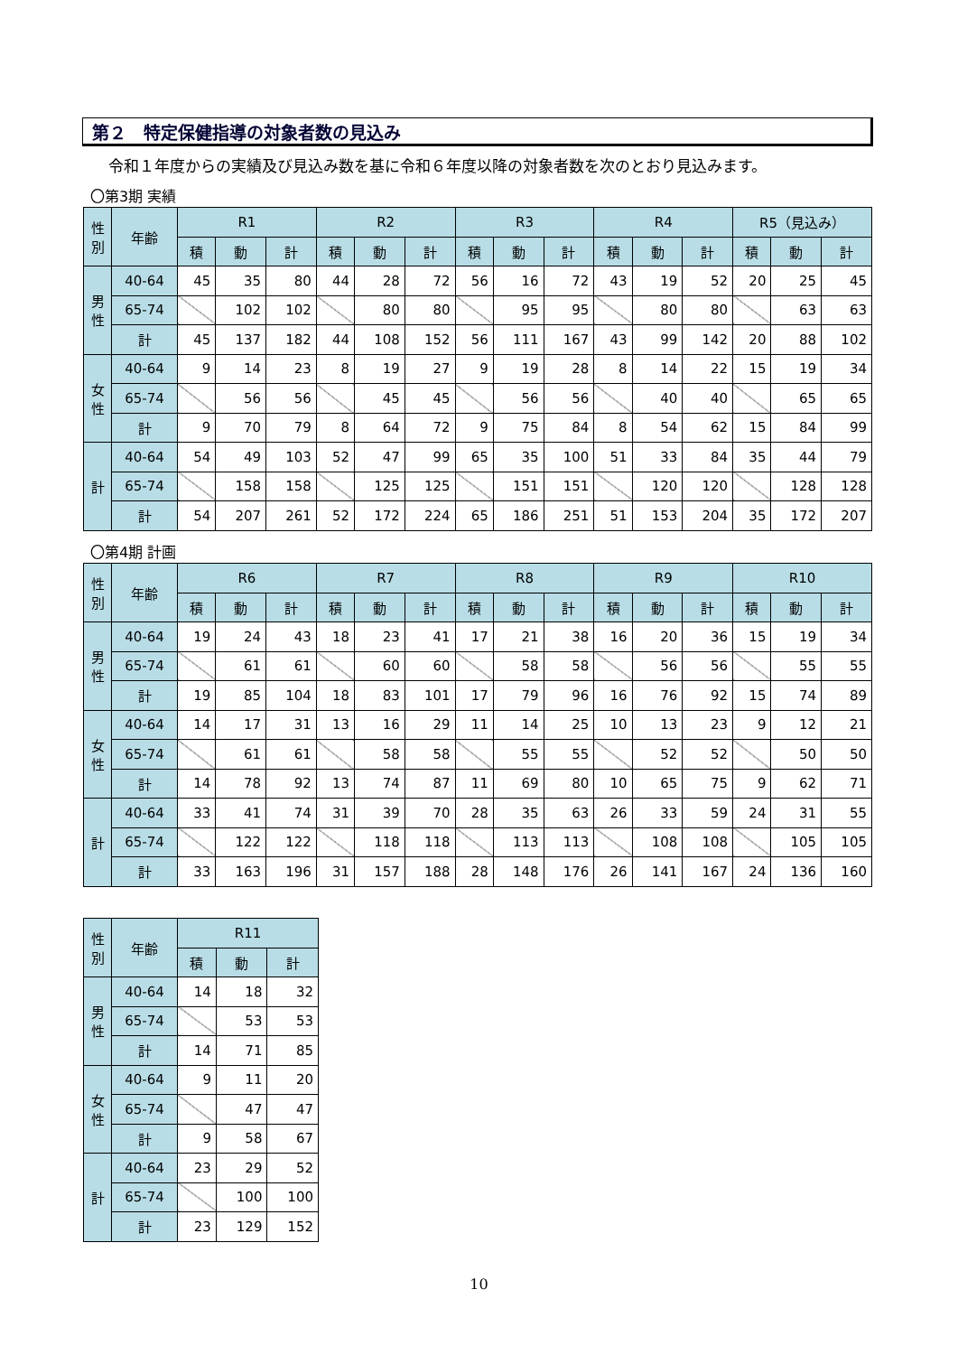第２　特定保健指導の対象者数の見込み
令和１年度からの実績及び見込み数を基に令和６年度以降の対象者数を次のとおり見込みます。
〇第3期 実績
| 性別 | 年齢 | R1 | | | R2 | | | R3 | | | R4 | | | R5（見込み） | | |
| --- | --- | --- | --- | --- | --- | --- | --- | --- | --- | --- | --- | --- | --- | --- | --- | --- |
| | | 積 | 動 | 計 | 積 | 動 | 計 | 積 | 動 | 計 | 積 | 動 | 計 | 積 | 動 | 計 |
| 男性 | 40-64 | 45 | 35 | 80 | 44 | 28 | 72 | 56 | 16 | 72 | 43 | 19 | 52 | 20 | 25 | 45 |
| | 65-74 | | 102 | 102 | | 80 | 80 | | 95 | 95 | | 80 | 80 | | 63 | 63 |
| | 計 | 45 | 137 | 182 | 44 | 108 | 152 | 56 | 111 | 167 | 43 | 99 | 142 | 20 | 88 | 102 |
| 女性 | 40-64 | 9 | 14 | 23 | 8 | 19 | 27 | 9 | 19 | 28 | 8 | 14 | 22 | 15 | 19 | 34 |
| | 65-74 | | 56 | 56 | | 45 | 45 | | 56 | 56 | | 40 | 40 | | 65 | 65 |
| | 計 | 9 | 70 | 79 | 8 | 64 | 72 | 9 | 75 | 84 | 8 | 54 | 62 | 15 | 84 | 99 |
| 計 | 40-64 | 54 | 49 | 103 | 52 | 47 | 99 | 65 | 35 | 100 | 51 | 33 | 84 | 35 | 44 | 79 |
| | 65-74 | | 158 | 158 | | 125 | 125 | | 151 | 151 | | 120 | 120 | | 128 | 128 |
| | 計 | 54 | 207 | 261 | 52 | 172 | 224 | 65 | 186 | 251 | 51 | 153 | 204 | 35 | 172 | 207 |
〇第4期 計画
| 性別 | 年齢 | R6 | | | R7 | | | R8 | | | R9 | | | R10 | | |
| --- | --- | --- | --- | --- | --- | --- | --- | --- | --- | --- | --- | --- | --- | --- | --- | --- |
| | | 積 | 動 | 計 | 積 | 動 | 計 | 積 | 動 | 計 | 積 | 動 | 計 | 積 | 動 | 計 |
| 男性 | 40-64 | 19 | 24 | 43 | 18 | 23 | 41 | 17 | 21 | 38 | 16 | 20 | 36 | 15 | 19 | 34 |
| | 65-74 | | 61 | 61 | | 60 | 60 | | 58 | 58 | | 56 | 56 | | 55 | 55 |
| | 計 | 19 | 85 | 104 | 18 | 83 | 101 | 17 | 79 | 96 | 16 | 76 | 92 | 15 | 74 | 89 |
| 女性 | 40-64 | 14 | 17 | 31 | 13 | 16 | 29 | 11 | 14 | 25 | 10 | 13 | 23 | 9 | 12 | 21 |
| | 65-74 | | 61 | 61 | | 58 | 58 | | 55 | 55 | | 52 | 52 | | 50 | 50 |
| | 計 | 14 | 78 | 92 | 13 | 74 | 87 | 11 | 69 | 80 | 10 | 65 | 75 | 9 | 62 | 71 |
| 計 | 40-64 | 33 | 41 | 74 | 31 | 39 | 70 | 28 | 35 | 63 | 26 | 33 | 59 | 24 | 31 | 55 |
| | 65-74 | | 122 | 122 | | 118 | 118 | | 113 | 113 | | 108 | 108 | | 105 | 105 |
| | 計 | 33 | 163 | 196 | 31 | 157 | 188 | 28 | 148 | 176 | 26 | 141 | 167 | 24 | 136 | 160 |
| 性別 | 年齢 | R11 | | |
| --- | --- | --- | --- | --- |
| | | 積 | 動 | 計 |
| 男性 | 40-64 | 14 | 18 | 32 |
| | 65-74 | | 53 | 53 |
| | 計 | 14 | 71 | 85 |
| 女性 | 40-64 | 9 | 11 | 20 |
| | 65-74 | | 47 | 47 |
| | 計 | 9 | 58 | 67 |
| 計 | 40-64 | 23 | 29 | 52 |
| | 65-74 | | 100 | 100 |
| | 計 | 23 | 129 | 152 |
10